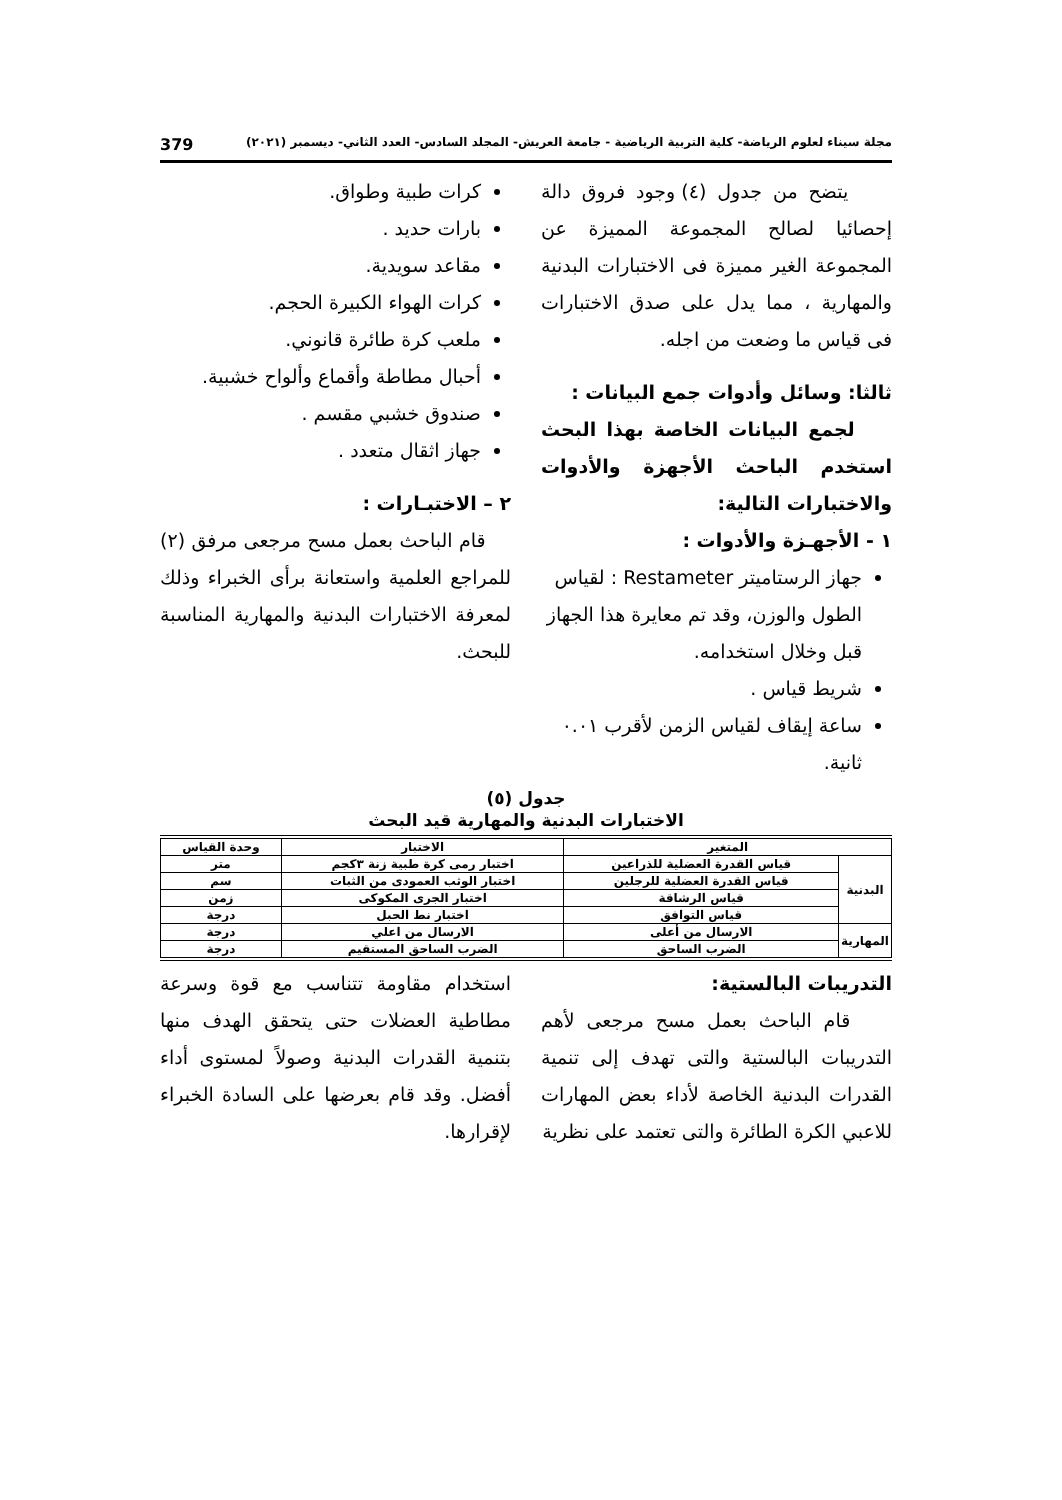مجلة سيناء لعلوم الرياضة- كلية التربية الرياضية - جامعة العريش- المجلد السادس- العدد الثاني- ديسمبر (٢٠٢١) 379
يتضح من جدول (٤) وجود فروق دالة إحصائيا لصالح المجموعة المميزة عن المجموعة الغير مميزة فى الاختبارات البدنية والمهارية ، مما يدل على صدق الاختبارات فى قياس ما وضعت من اجله.
ثالثا: وسائل وأدوات جمع البيانات :
لجمع البيانات الخاصة بهذا البحث استخدم الباحث الأجهزة والأدوات والاختبارات التالية:
١ - الأجهـزة والأدوات :
جهاز الرستاميتر Restameter : لقياس الطول والوزن، وقد تم معايرة هذا الجهاز قبل وخلال استخدامه.
شريط قياس .
ساعة إيقاف لقياس الزمن لأقرب ٠.٠١ ثانية.
كرات طبية وطواق.
بارات حديد .
مقاعد سويدية.
كرات الهواء الكبيرة الحجم.
ملعب كرة طائرة قانوني.
أحبال مطاطة وأقماع وألواح خشبية.
صندوق خشبي مقسم .
جهاز اثقال متعدد .
٢ – الاختبـارات :
قام الباحث بعمل مسح مرجعى مرفق (٢) للمراجع العلمية واستعانة برأى الخبراء وذلك لمعرفة الاختبارات البدنية والمهارية المناسبة للبحث.
جدول (٥)
الاختبارات البدنية والمهارية قيد البحث
| المتغير | | الاختبار | وحدة القياس |
| --- | --- | --- | --- |
| البدنية | قياس القدرة العضلية للذراعين | اختبار رمى كرة طبية زنة ٣كجم | متر |
| | قياس القدرة العضلية للرجلين | اختبار الوثب العمودى من الثبات | سم |
| | قياس الرشاقة | اختبار الجرى المكوكى | زمن |
| | قياس التوافق | اختبار نط الحبل | درجة |
| المهارية | الارسال من أعلى | الارسال من اعلي | درجة |
| | الضرب الساحق | الضرب الساحق المستقيم | درجة |
التدريبات البالستية:
قام الباحث بعمل مسح مرجعى لأهم التدريبات البالستية والتى تهدف إلى تنمية القدرات البدنية الخاصة لأداء بعض المهارات للاعبي الكرة الطائرة والتى تعتمد على نظرية
استخدام مقاومة تتناسب مع قوة وسرعة مطاطية العضلات حتى يتحقق الهدف منها بتنمية القدرات البدنية وصولاً لمستوى أداء أفضل. وقد قام بعرضها على السادة الخبراء لإقرارها.